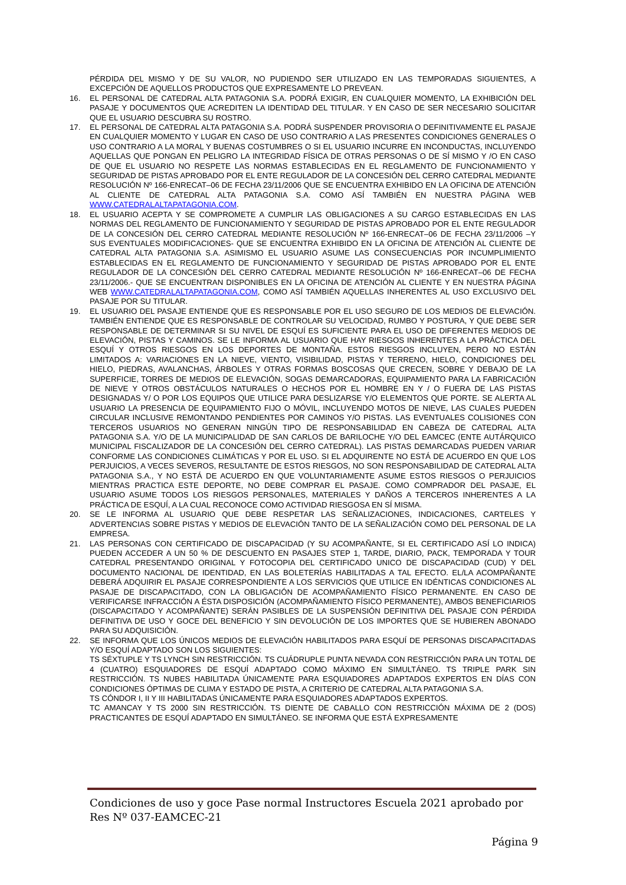PÉRDIDA DEL MISMO Y DE SU VALOR, NO PUDIENDO SER UTILIZADO EN LAS TEMPORADAS SIGUIENTES, A EXCEPCIÓN DE AQUELLOS PRODUCTOS QUE EXPRESAMENTE LO PREVEAN.
16. EL PERSONAL DE CATEDRAL ALTA PATAGONIA S.A. PODRÁ EXIGIR, EN CUALQUIER MOMENTO, LA EXHIBICIÓN DEL PASAJE Y DOCUMENTOS QUE ACREDITEN LA IDENTIDAD DEL TITULAR. Y EN CASO DE SER NECESARIO SOLICITAR QUE EL USUARIO DESCUBRA SU ROSTRO.
17. EL PERSONAL DE CATEDRAL ALTA PATAGONIA S.A. PODRÁ SUSPENDER PROVISORIA O DEFINITIVAMENTE EL PASAJE EN CUALQUIER MOMENTO Y LUGAR EN CASO DE USO CONTRARIO A LAS PRESENTES CONDICIONES GENERALES O USO CONTRARIO A LA MORAL Y BUENAS COSTUMBRES O SI EL USUARIO INCURRE EN INCONDUCTAS, INCLUYENDO AQUELLAS QUE PONGAN EN PELIGRO LA INTEGRIDAD FÍSICA DE OTRAS PERSONAS O DE SÍ MISMO Y /O EN CASO DE QUE EL USUARIO NO RESPETE LAS NORMAS ESTABLECIDAS EN EL REGLAMENTO DE FUNCIONAMIENTO Y SEGURIDAD DE PISTAS APROBADO POR EL ENTE REGULADOR DE LA CONCESIÓN DEL CERRO CATEDRAL MEDIANTE RESOLUCIÓN Nº 166-ENRECAT–06 DE FECHA 23/11/2006 QUE SE ENCUENTRA EXHIBIDO EN LA OFICINA DE ATENCIÓN AL CLIENTE DE CATEDRAL ALTA PATAGONIA S.A. COMO ASÍ TAMBIÉN EN NUESTRA PÁGINA WEB WWW.CATEDRALALTAPATAGONIA.COM.
18. EL USUARIO ACEPTA Y SE COMPROMETE A CUMPLIR LAS OBLIGACIONES A SU CARGO ESTABLECIDAS EN LAS NORMAS DEL REGLAMENTO DE FUNCIONAMIENTO Y SEGURIDAD DE PISTAS APROBADO POR EL ENTE REGULADOR DE LA CONCESIÓN DEL CERRO CATEDRAL MEDIANTE RESOLUCIÓN Nº 166-ENRECAT–06 DE FECHA 23/11/2006 –Y SUS EVENTUALES MODIFICACIONES- QUE SE ENCUENTRA EXHIBIDO EN LA OFICINA DE ATENCIÓN AL CLIENTE DE CATEDRAL ALTA PATAGONIA S.A. ASIMISMO EL USUARIO ASUME LAS CONSECUENCIAS POR INCUMPLIMIENTO ESTABLECIDAS EN EL REGLAMENTO DE FUNCIONAMIENTO Y SEGURIDAD DE PISTAS APROBADO POR EL ENTE REGULADOR DE LA CONCESIÓN DEL CERRO CATEDRAL MEDIANTE RESOLUCIÓN Nº 166-ENRECAT–06 DE FECHA 23/11/2006.- QUE SE ENCUENTRAN DISPONIBLES EN LA OFICINA DE ATENCIÓN AL CLIENTE Y EN NUESTRA PÁGINA WEB WWW.CATEDRALALTAPATAGONIA.COM, COMO ASÍ TAMBIÉN AQUELLAS INHERENTES AL USO EXCLUSIVO DEL PASAJE POR SU TITULAR.
19. EL USUARIO DEL PASAJE ENTIENDE QUE ES RESPONSABLE POR EL USO SEGURO DE LOS MEDIOS DE ELEVACIÓN. TAMBIÉN ENTIENDE QUE ES RESPONSABLE DE CONTROLAR SU VELOCIDAD, RUMBO Y POSTURA, Y QUE DEBE SER RESPONSABLE DE DETERMINAR SI SU NIVEL DE ESQUÍ ES SUFICIENTE PARA EL USO DE DIFERENTES MEDIOS DE ELEVACIÓN, PISTAS Y CAMINOS. SE LE INFORMA AL USUARIO QUE HAY RIESGOS INHERENTES A LA PRÁCTICA DEL ESQUÍ Y OTROS RIESGOS EN LOS DEPORTES DE MONTAÑA. ESTOS RIESGOS INCLUYEN, PERO NO ESTÁN LIMITADOS A: VARIACIONES EN LA NIEVE, VIENTO, VISIBILIDAD, PISTAS Y TERRENO, HIELO, CONDICIONES DEL HIELO, PIEDRAS, AVALANCHAS, ÁRBOLES Y OTRAS FORMAS BOSCOSAS QUE CRECEN, SOBRE Y DEBAJO DE LA SUPERFICIE, TORRES DE MEDIOS DE ELEVACIÓN, SOGAS DEMARCADORAS, EQUIPAMIENTO PARA LA FABRICACIÓN DE NIEVE Y OTROS OBSTÁCULOS NATURALES O HECHOS POR EL HOMBRE EN Y / O FUERA DE LAS PISTAS DESIGNADAS Y/ O POR LOS EQUIPOS QUE UTILICE PARA DESLIZARSE Y/O ELEMENTOS QUE PORTE. SE ALERTA AL USUARIO LA PRESENCIA DE EQUIPAMIENTO FIJO O MÓVIL, INCLUYENDO MOTOS DE NIEVE, LAS CUALES PUEDEN CIRCULAR INCLUSIVE REMONTANDO PENDIENTES POR CAMINOS Y/O PISTAS. LAS EVENTUALES COLISIONES CON TERCEROS USUARIOS NO GENERAN NINGÚN TIPO DE RESPONSABILIDAD EN CABEZA DE CATEDRAL ALTA PATAGONIA S.A. Y/O DE LA MUNICIPALIDAD DE SAN CARLOS DE BARILOCHE Y/O DEL EAMCEC (ENTE AUTÁRQUICO MUNICIPAL FISCALIZADOR DE LA CONCESIÓN DEL CERRO CATEDRAL). LAS PISTAS DEMARCADAS PUEDEN VARIAR CONFORME LAS CONDICIONES CLIMÁTICAS Y POR EL USO. SI EL ADQUIRENTE NO ESTÁ DE ACUERDO EN QUE LOS PERJUICIOS, A VECES SEVEROS, RESULTANTE DE ESTOS RIESGOS, NO SON RESPONSABILIDAD DE CATEDRAL ALTA PATAGONIA S.A., Y NO ESTÁ DE ACUERDO EN QUE VOLUNTARIAMENTE ASUME ESTOS RIESGOS O PERJUICIOS MIENTRAS PRACTICA ESTE DEPORTE, NO DEBE COMPRAR EL PASAJE. COMO COMPRADOR DEL PASAJE, EL USUARIO ASUME TODOS LOS RIESGOS PERSONALES, MATERIALES Y DAÑOS A TERCEROS INHERENTES A LA PRÁCTICA DE ESQUÍ, A LA CUAL RECONOCE COMO ACTIVIDAD RIESGOSA EN SÍ MISMA.
20. SE LE INFORMA AL USUARIO QUE DEBE RESPETAR LAS SEÑALIZACIONES, INDICACIONES, CARTELES Y ADVERTENCIAS SOBRE PISTAS Y MEDIOS DE ELEVACIÓN TANTO DE LA SEÑALIZACIÓN COMO DEL PERSONAL DE LA EMPRESA.
21. LAS PERSONAS CON CERTIFICADO DE DISCAPACIDAD (Y SU ACOMPAÑANTE, SI EL CERTIFICADO ASÍ LO INDICA) PUEDEN ACCEDER A UN 50 % DE DESCUENTO EN PASAJES STEP 1, TARDE, DIARIO, PACK, TEMPORADA Y TOUR CATEDRAL PRESENTANDO ORIGINAL Y FOTOCOPIA DEL CERTIFICADO UNICO DE DISCAPACIDAD (CUD) Y DEL DOCUMENTO NACIONAL DE IDENTIDAD, EN LAS BOLETERÍAS HABILITADAS A TAL EFECTO. EL/LA ACOMPAÑANTE DEBERÁ ADQUIRIR EL PASAJE CORRESPONDIENTE A LOS SERVICIOS QUE UTILICE EN IDÉNTICAS CONDICIONES AL PASAJE DE DISCAPACITADO, CON LA OBLIGACIÓN DE ACOMPAÑAMIENTO FÍSICO PERMANENTE. EN CASO DE VERIFICARSE INFRACCIÓN A ÉSTA DISPOSICIÓN (ACOMPAÑAMIENTO FÍSICO PERMANENTE), AMBOS BENEFICIARIOS (DISCAPACITADO Y ACOMPAÑANTE) SERÁN PASIBLES DE LA SUSPENSIÓN DEFINITIVA DEL PASAJE CON PÉRDIDA DEFINITIVA DE USO Y GOCE DEL BENEFICIO Y SIN DEVOLUCIÓN DE LOS IMPORTES QUE SE HUBIEREN ABONADO PARA SU ADQUISICIÓN.
22. SE INFORMA QUE LOS ÚNICOS MEDIOS DE ELEVACIÓN HABILITADOS PARA ESQUÍ DE PERSONAS DISCAPACITADAS Y/O ESQUÍ ADAPTADO SON LOS SIGUIENTES:
TS SÉXTUPLE Y TS LYNCH SIN RESTRICCIÓN. TS CUÁDRUPLE PUNTA NEVADA CON RESTRICCIÓN PARA UN TOTAL DE 4 (CUATRO) ESQUIADORES DE ESQUÍ ADAPTADO COMO MÁXIMO EN SIMULTÁNEO. TS TRIPLE PARK SIN RESTRICCIÓN. TS NUBES HABILITADA ÚNICAMENTE PARA ESQUIADORES ADAPTADOS EXPERTOS EN DÍAS CON CONDICIONES ÓPTIMAS DE CLIMA Y ESTADO DE PISTA, A CRITERIO DE CATEDRAL ALTA PATAGONIA S.A.
TS CÓNDOR I, II Y III HABILITADAS ÚNICAMENTE PARA ESQUIADORES ADAPTADOS EXPERTOS.
TC AMANCAY Y TS 2000 SIN RESTRICCIÓN. TS DIENTE DE CABALLO CON RESTRICCIÓN MÁXIMA DE 2 (DOS) PRACTICANTES DE ESQUÍ ADAPTADO EN SIMULTÁNEO. SE INFORMA QUE ESTÁ EXPRESAMENTE
Condiciones de uso y goce Pase normal Instructores Escuela 2021 aprobado por Res Nº 037-EAMCEC-21
Página 9